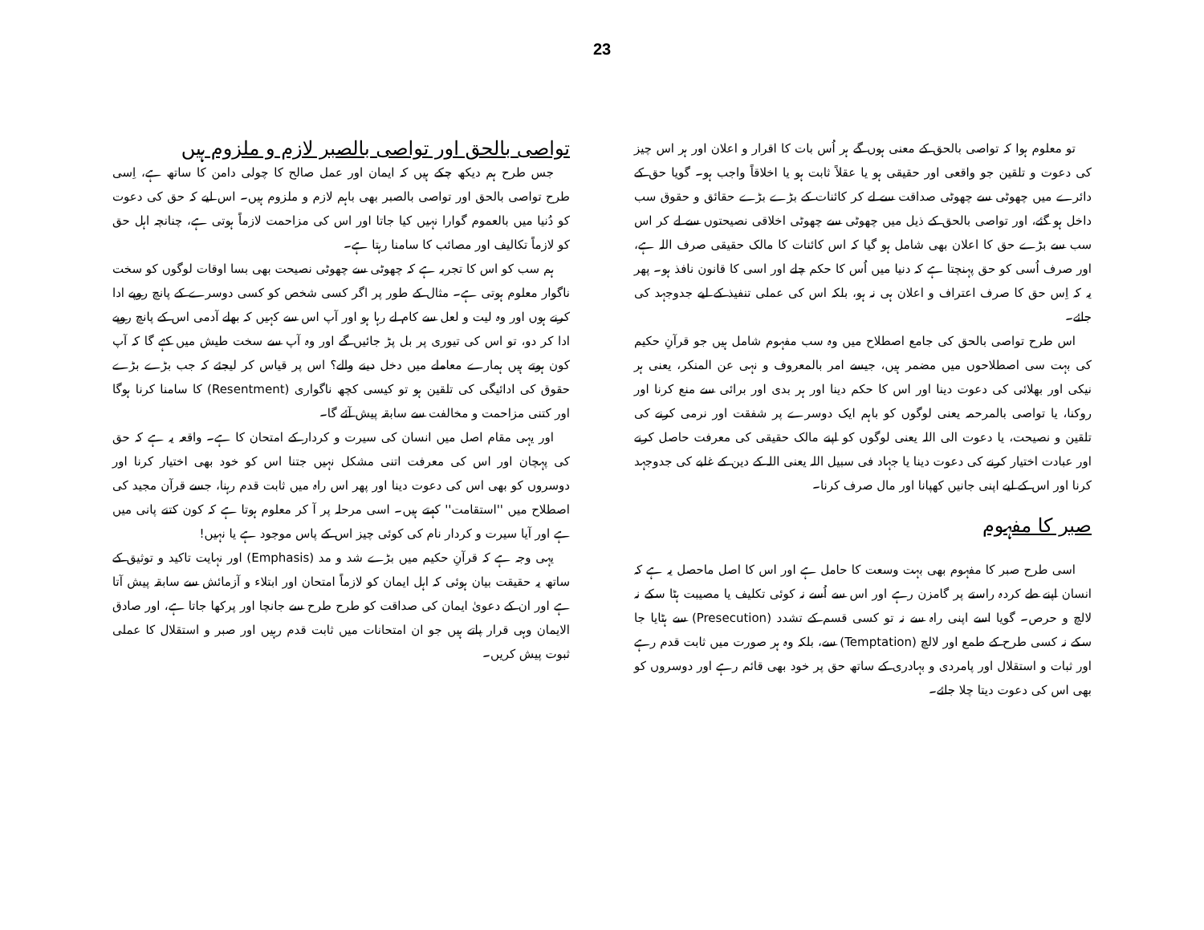23
تو معلوم ہوا کہ تواصی بالحق کے معنی ہوں گے ہر اُس بات کا اقرار و اعلان اور ہر اس چیز کی دعوت و تلقین جو واقعی اور حقیقی ہو یا عقلاً ثابت ہو یا اخلاقاً واجب ہو۔ گویا حق کے دائرے میں چھوٹی سے چھوٹی صداقت سے لے کر کائنات کے بڑے بڑے حقائق و حقوق سب داخل ہو گئے، اور تواصی بالحق کے ذیل میں چھوٹی سے چھوٹی اخلاقی نصیحتوں سے لے کر اس سب سے بڑے حق کا اعلان بھی شامل ہو گیا کہ اس کائنات کا مالک حقیقی صرف اللہ ہے، اور صرف اُسی کو حق پہنچتا ہے کہ دنیا میں اُس کا حکم چلے اور اسی کا قانون نافذ ہو۔ پھر یہ کہ اِس حق کا صرف اعتراف و اعلان ہی نہ ہو، بلکہ اس کی عملی تنفیذ کے لیے جدوجہد کی جائے۔
اس طرح تواصی بالحق کی جامع اصطلاح میں وہ سب مفہوم شامل ہیں جو قرآنِ حکیم کی بہت سی اصطلاحوں میں مضمر ہیں، جیسے امر بالمعروف و نہی عن المنکر، یعنی ہر نیکی اور بھلائی کی دعوت دینا اور اس کا حکم دینا اور ہر بدی اور برائی سے منع کرنا اور روکنا، یا تواصی بالمرحمہ یعنی لوگوں کو باہم ایک دوسرے پر شفقت اور نرمی کرنے کی تلقین و نصیحت، یا دعوت الی اللہ یعنی لوگوں کو اپنے مالک حقیقی کی معرفت حاصل کرنے اور عبادت اختیار کرنے کی دعوت دینا یا جہاد فی سبیل اللہ یعنی اللہ کے دین کے غلبے کی جدوجہد کرنا اور اس کے لیے اپنی جانیں کھپانا اور مال صرف کرنا۔
صبر کا مفہوم
اسی طرح صبر کا مفہوم بھی بہت وسعت کا حامل ہے اور اس کا اصل ماحصل یہ ہے کہ انسان اپنے طے کردہ راستے پر گامزن رہے اور اس سے اُسے نہ کوئی تکلیف یا مصیبت ہٹا سکے نہ لالچ و حرص۔ گویا اسے اپنی راہ سے نہ تو کسی قسم کے تشدد (Presecution) سے ہٹایا جا سکے نہ کسی طرح کے طمع اور لالچ (Temptation) سے، بلکہ وہ ہر صورت میں ثابت قدم رہے اور ثبات و استقلال اور پامردی و بہادری کے ساتھ حق پر خود بھی قائم رہے اور دوسروں کو بھی اس کی دعوت دیتا چلا جائے۔
تواصی بالحق اور تواصی بالصبر لازم و ملزوم ہیں
جس طرح ہم دیکھ چکے ہیں کہ ایمان اور عمل صالح کا چولی دامن کا ساتھ ہے، اِسی طرح تواصی بالحق اور تواصی بالصبر بھی باہم لازم و ملزوم ہیں۔ اس لیے کہ حق کی دعوت کو دُنیا میں بالعموم گوارا نہیں کیا جاتا اور اس کی مزاحمت لازماً ہوتی ہے، چنانچہ اہل حق کو لازماً تکالیف اور مصائب کا سامنا رہتا ہے۔
ہم سب کو اس کا تجربہ ہے کہ چھوٹی سے چھوٹی نصیحت بھی بسا اوقات لوگوں کو سخت ناگوار معلوم ہوتی ہے۔ مثال کے طور پر اگر کسی شخص کو کسی دوسرے کے پانچ روپے ادا کرنے ہوں اور وہ لیت و لعل سے کام لے رہا ہو اور آپ اس سے کہیں کہ بھلے آدمی اس کے پانچ روپے ادا کر دو، تو اس کی تیوری پر بل پڑ جائیں گے اور وہ آپ سے سخت طیش میں کہے گا کہ آپ کون ہوتے ہیں ہمارے معاملے میں دخل دینے والے؟ اس پر قیاس کر لیجئے کہ جب بڑے بڑے حقوق کی ادائیگی کی تلقین ہو تو کیسی کچھ ناگواری (Resentment) کا سامنا کرنا ہوگا اور کتنی مزاحمت و مخالفت سے سابقہ پیش آئے گا۔
اور یہی مقام اصل میں انسان کی سیرت و کردار کے امتحان کا ہے۔ واقعہ یہ ہے کہ حق کی پہچان اور اس کی معرفت اتنی مشکل نہیں جتنا اس کو خود بھی اختیار کرنا اور دوسروں کو بھی اس کی دعوت دینا اور پھر اس راہ میں ثابت قدم رہنا، جسے قرآن مجید کی اصطلاح میں ''استقامت'' کہتے ہیں۔ اسی مرحلہ پر آ کر معلوم ہوتا ہے کہ کون کتنے پانی میں ہے اور آیا سیرت و کردار نام کی کوئی چیز اس کے پاس موجود ہے یا نہیں!
یہی وجہ ہے کہ قرآنِ حکیم میں بڑے شد و مد (Emphasis) اور نہایت تاکید و توثیق کے ساتھ یہ حقیقت بیان ہوئی کہ اہل ایمان کو لازماً امتحان اور ابتلاء و آزمائش سے سابقہ پیش آتا ہے اور ان کے دعویٰ ایمان کی صداقت کو طرح طرح سے جانچا اور پرکھا جاتا ہے، اور صادق الایمان وہی قرار پاتے ہیں جو ان امتحانات میں ثابت قدم رہیں اور صبر و استقلال کا عملی ثبوت پیش کریں۔